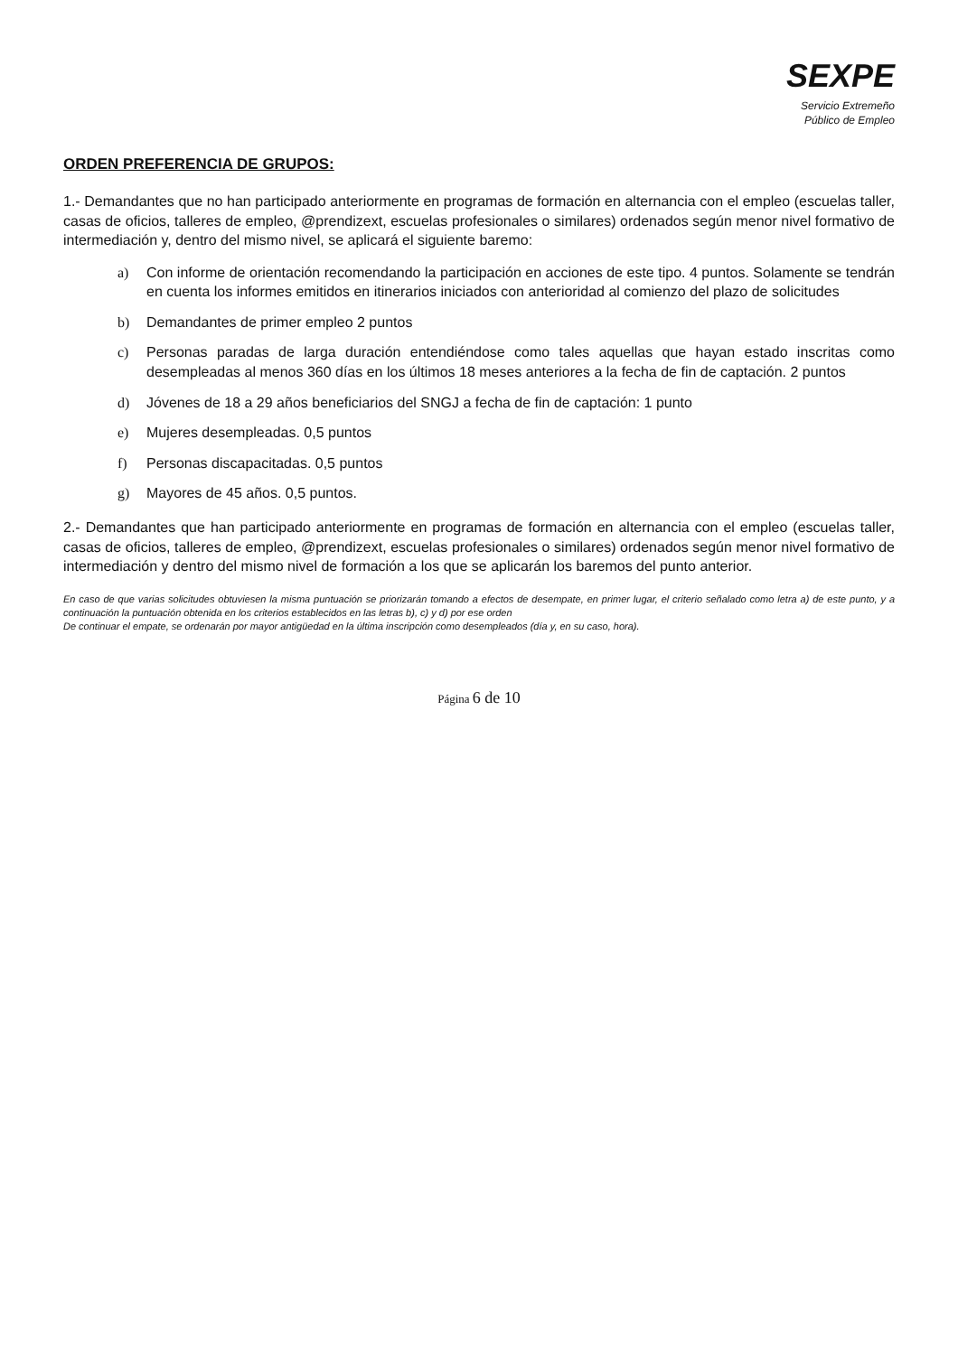SEXPE
Servicio Extremeño
Público de Empleo
ORDEN PREFERENCIA DE GRUPOS:
1.- Demandantes que no han participado anteriormente en programas de formación en alternancia con el empleo (escuelas taller, casas de oficios, talleres de empleo, @prendizext, escuelas profesionales o similares) ordenados según menor nivel formativo de intermediación y, dentro del mismo nivel, se aplicará el siguiente baremo:
a) Con informe de orientación recomendando la participación en acciones de este tipo. 4 puntos. Solamente se tendrán en cuenta los informes emitidos en itinerarios iniciados con anterioridad al comienzo del plazo de solicitudes
b) Demandantes de primer empleo 2 puntos
c) Personas paradas de larga duración entendiéndose como tales aquellas que hayan estado inscritas como desempleadas al menos 360 días en los últimos 18 meses anteriores a la fecha de fin de captación. 2 puntos
d) Jóvenes de 18 a 29 años beneficiarios del SNGJ a fecha de fin de captación: 1 punto
e) Mujeres desempleadas. 0,5 puntos
f) Personas discapacitadas. 0,5 puntos
g) Mayores de 45 años. 0,5 puntos.
2.- Demandantes que han participado anteriormente en programas de formación en alternancia con el empleo (escuelas taller, casas de oficios, talleres de empleo, @prendizext, escuelas profesionales o similares) ordenados según menor nivel formativo de intermediación y dentro del mismo nivel de formación a los que se aplicarán los baremos del punto anterior.
En caso de que varias solicitudes obtuviesen la misma puntuación se priorizarán tomando a efectos de desempate, en primer lugar, el criterio señalado como letra a) de este punto, y a continuación la puntuación obtenida en los criterios establecidos en las letras b), c) y d) por ese orden
De continuar el empate, se ordenarán por mayor antigüedad en la última inscripción como desempleados (día y, en su caso, hora).
Página 6 de 10